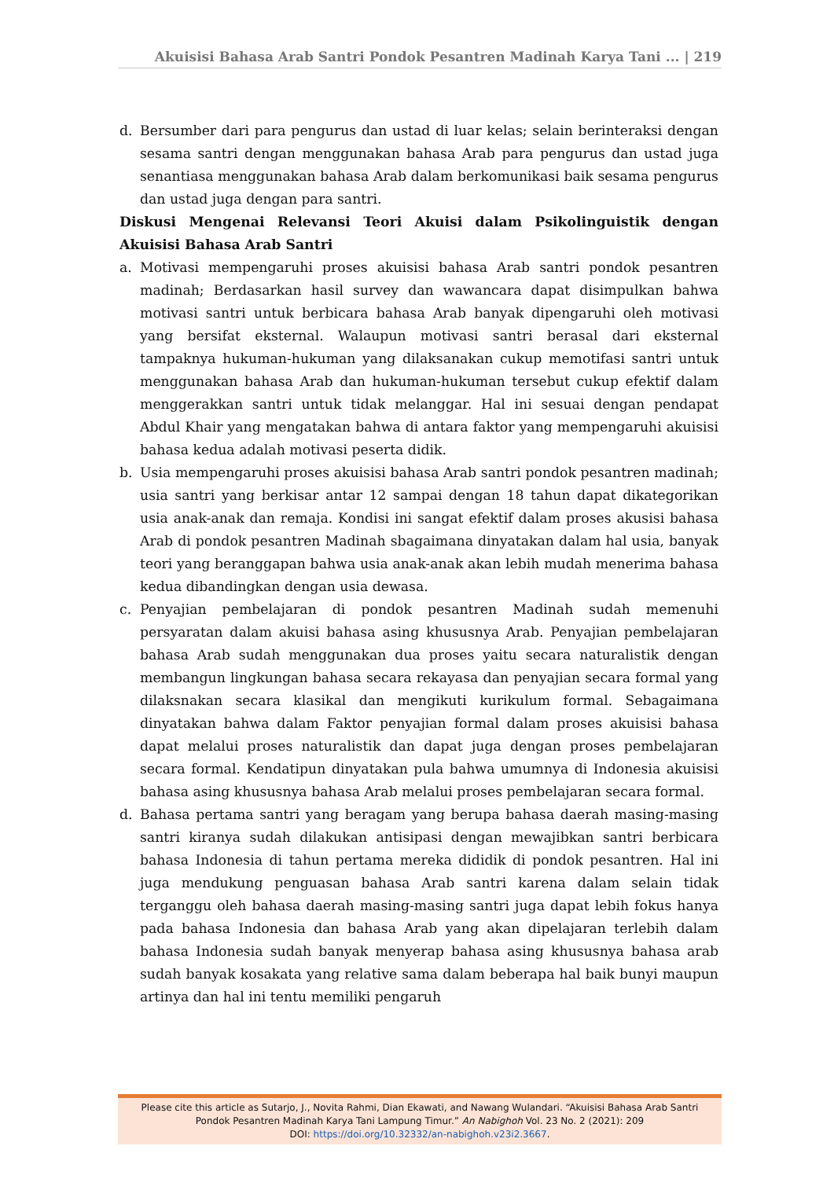Akuisisi Bahasa Arab Santri Pondok Pesantren Madinah Karya Tani ... | 219
d. Bersumber dari para pengurus dan ustad di luar kelas; selain berinteraksi dengan sesama santri dengan menggunakan bahasa Arab para pengurus dan ustad juga senantiasa menggunakan bahasa Arab dalam berkomunikasi baik sesama pengurus dan ustad juga dengan para santri.
Diskusi Mengenai Relevansi Teori Akuisi dalam Psikolinguistik dengan Akuisisi Bahasa Arab Santri
a. Motivasi mempengaruhi proses akuisisi bahasa Arab santri pondok pesantren madinah; Berdasarkan hasil survey dan wawancara dapat disimpulkan bahwa motivasi santri untuk berbicara bahasa Arab banyak dipengaruhi oleh motivasi yang bersifat eksternal. Walaupun motivasi santri berasal dari eksternal tampaknya hukuman-hukuman yang dilaksanakan cukup memotifasi santri untuk menggunakan bahasa Arab dan hukuman-hukuman tersebut cukup efektif dalam menggerakkan santri untuk tidak melanggar. Hal ini sesuai dengan pendapat Abdul Khair yang mengatakan bahwa di antara faktor yang mempengaruhi akuisisi bahasa kedua adalah motivasi peserta didik.
b. Usia mempengaruhi proses akuisisi bahasa Arab santri pondok pesantren madinah; usia santri yang berkisar antar 12 sampai dengan 18 tahun dapat dikategorikan usia anak-anak dan remaja. Kondisi ini sangat efektif dalam proses akusisi bahasa Arab di pondok pesantren Madinah sbagaimana dinyatakan dalam hal usia, banyak teori yang beranggapan bahwa usia anak-anak akan lebih mudah menerima bahasa kedua dibandingkan dengan usia dewasa.
c. Penyajian pembelajaran di pondok pesantren Madinah sudah memenuhi persyaratan dalam akuisi bahasa asing khususnya Arab. Penyajian pembelajaran bahasa Arab sudah menggunakan dua proses yaitu secara naturalistik dengan membangun lingkungan bahasa secara rekayasa dan penyajian secara formal yang dilaksnakan secara klasikal dan mengikuti kurikulum formal. Sebagaimana dinyatakan bahwa dalam Faktor penyajian formal dalam proses akuisisi bahasa dapat melalui proses naturalistik dan dapat juga dengan proses pembelajaran secara formal. Kendatipun dinyatakan pula bahwa umumnya di Indonesia akuisisi bahasa asing khususnya bahasa Arab melalui proses pembelajaran secara formal.
d. Bahasa pertama santri yang beragam yang berupa bahasa daerah masing-masing santri kiranya sudah dilakukan antisipasi dengan mewajibkan santri berbicara bahasa Indonesia di tahun pertama mereka dididik di pondok pesantren. Hal ini juga mendukung penguasan bahasa Arab santri karena dalam selain tidak terganggu oleh bahasa daerah masing-masing santri juga dapat lebih fokus hanya pada bahasa Indonesia dan bahasa Arab yang akan dipelajaran terlebih dalam bahasa Indonesia sudah banyak menyerap bahasa asing khususnya bahasa arab sudah banyak kosakata yang relative sama dalam beberapa hal baik bunyi maupun artinya dan hal ini tentu memiliki pengaruh
Please cite this article as Sutarjo, J., Novita Rahmi, Dian Ekawati, and Nawang Wulandari. “Akuisisi Bahasa Arab Santri
Pondok Pesantren Madinah Karya Tani Lampung Timur.” An Nabighoh Vol. 23 No. 2 (2021): 209
DOI: https://doi.org/10.32332/an-nabighoh.v23i2.3667.